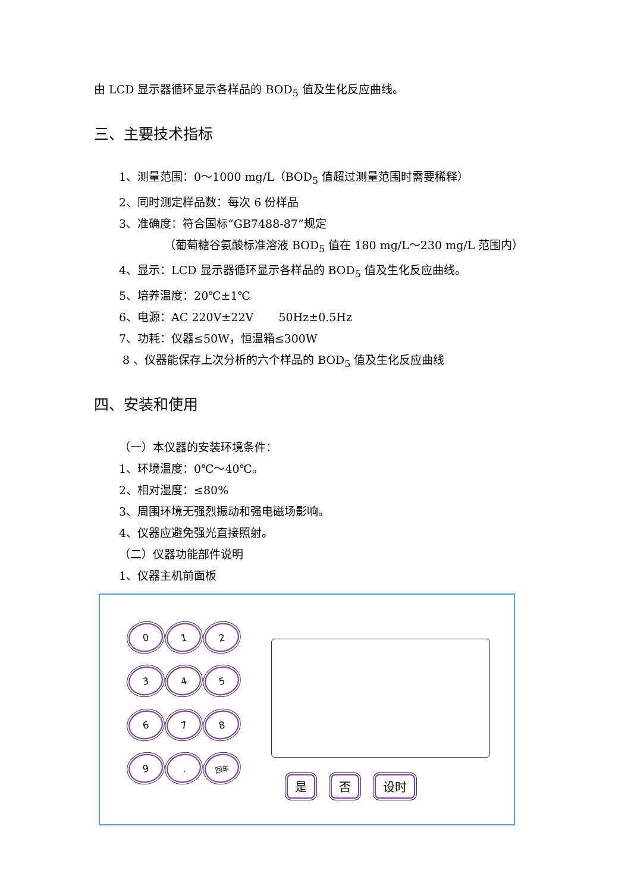由 LCD 显示器循环显示各样品的 BOD<sub>5</sub> 值及生化反应曲线。
三、主要技术指标
1、测量范围：0～1000 mg/L（BOD<sub>5</sub> 值超过测量范围时需要稀释）
2、同时测定样品数：每次 6 份样品
3、准确度：符合国标“GB7488-87”规定
（葡萄糖谷氨酸标准溶液 BOD<sub>5</sub> 值在 180 mg/L～230 mg/L 范围内）
4、显示：LCD 显示器循环显示各样品的 BOD<sub>5</sub> 值及生化反应曲线。
5、培养温度：20℃±1℃
6、电源：AC 220V±22V 50Hz±0.5Hz
7、功耗：仪器≤50W，恒温箱≤300W
8 、仪器能保存上次分析的六个样品的 BOD<sub>5</sub> 值及生化反应曲线
四、安装和使用
（一）本仪器的安装环境条件：
1、环境温度：0℃～40℃。
2、相对湿度：≤80%
3、周围环境无强烈振动和强电磁场影响。
4、仪器应避免强光直接照射。
（二）仪器功能部件说明
1、仪器主机前面板
0
1
2
3
4
5
6
7
8
9
.
回车
是 否 设时